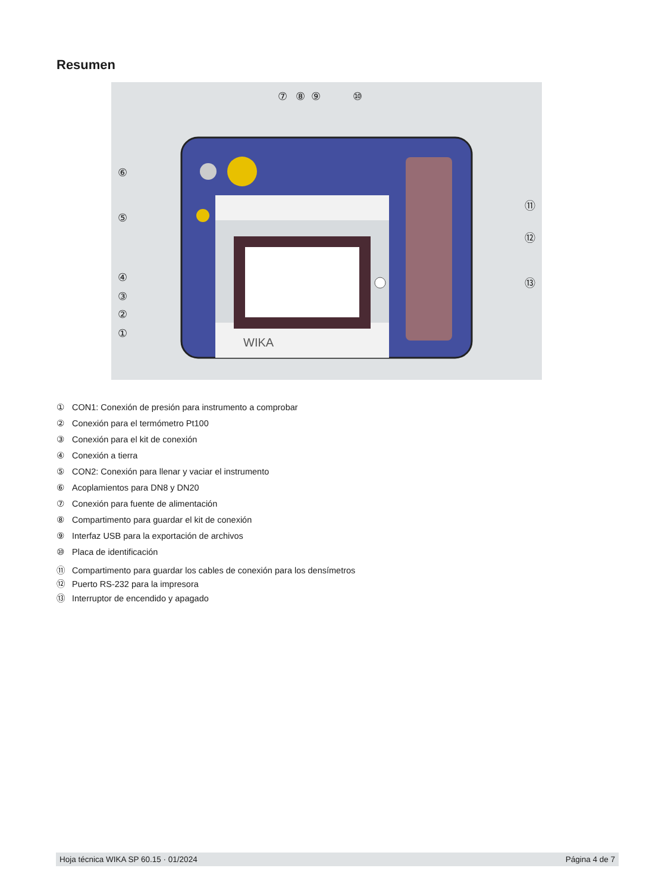Resumen
WIKA
⑦
⑧
⑨
⑩
⑥
⑤
④
③
②
①
⑪
⑫
⑬
① CON1: Conexión de presión para instrumento a comprobar
② Conexión para el termómetro Pt100
③ Conexión para el kit de conexión
④ Conexión a tierra
⑤ CON2: Conexión para llenar y vaciar el instrumento
⑥ Acoplamientos para DN8 y DN20
⑦ Conexión para fuente de alimentación
⑧ Compartimento para guardar el kit de conexión
⑨ Interfaz USB para la exportación de archivos
⑩ Placa de identificación
⑪ Compartimento para guardar los cables de conexión para los densímetros
⑫ Puerto RS-232 para la impresora
⑬ Interruptor de encendido y apagado
Hoja técnica WIKA SP 60.15 · 01/2024 Página 4 de 7